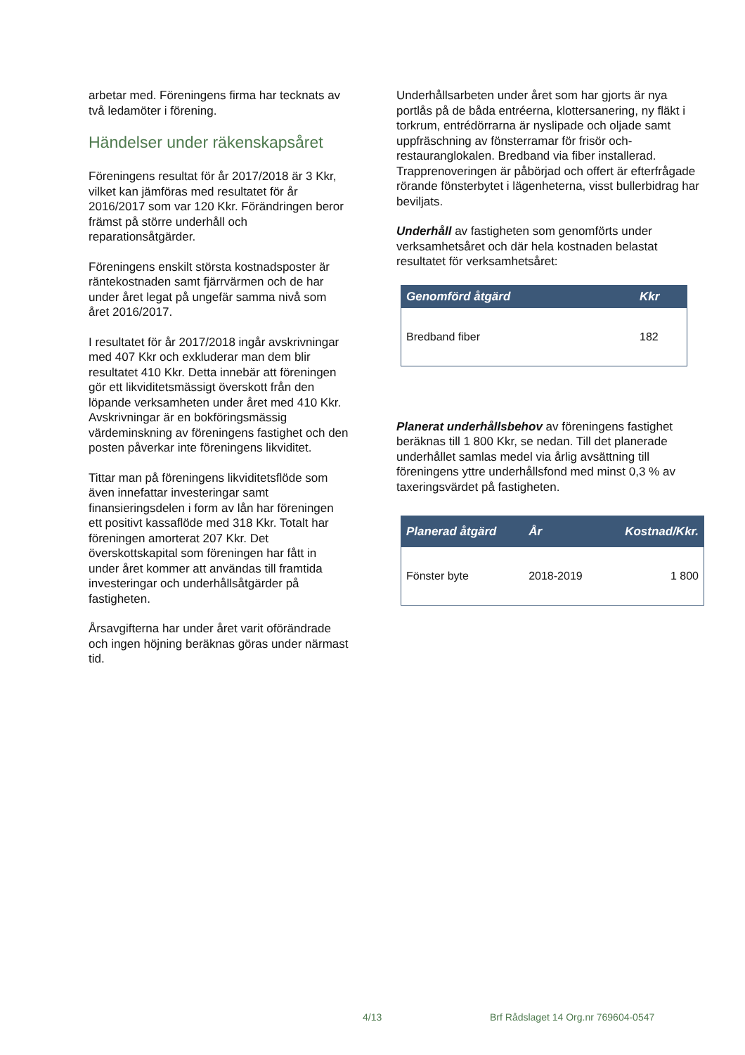arbetar med. Föreningens firma har tecknats av två ledamöter i förening.
Händelser under räkenskapsåret
Föreningens resultat för år 2017/2018 är 3 Kkr, vilket kan jämföras med resultatet för år 2016/2017 som var 120 Kkr. Förändringen beror främst på större underhåll och reparationsåtgärder.
Föreningens enskilt största kostnadsposter är räntekostnaden samt fjärrvärmen och de har under året legat på ungefär samma nivå som året 2016/2017.
I resultatet för år 2017/2018 ingår avskrivningar med 407 Kkr och exkluderar man dem blir resultatet 410 Kkr. Detta innebär att föreningen gör ett likviditetsmässigt överskott från den löpande verksamheten under året med 410 Kkr. Avskrivningar är en bokföringsmässig värdeminskning av föreningens fastighet och den posten påverkar inte föreningens likviditet.
Tittar man på föreningens likviditetsflöde som även innefattar investeringar samt finansieringsdelen i form av lån har föreningen ett positivt kassaflöde med 318 Kkr. Totalt har föreningen amorterat 207 Kkr. Det överskottskapital som föreningen har fått in under året kommer att användas till framtida investeringar och underhållsåtgärder på fastigheten.
Årsavgifterna har under året varit oförändrade och ingen höjning beräknas göras under närmast tid.
Underhållsarbeten under året som har gjorts är nya portlås på de båda entréerna, klottersanering, ny fläkt i torkrum, entrédörrarna är nyslipade och oljade samt uppfräschning av fönsterramar för frisör och- restauranglokalen. Bredband via fiber installerad. Trapprenoveringen är påbörjad och offert är efterfrågade rörande fönsterbytet i lägenheterna, visst bullerbidrag har beviljats.
Underhåll av fastigheten som genomförts under verksamhetsåret och där hela kostnaden belastat resultatet för verksamhetsåret:
| Genomförd åtgärd | Kkr |
| --- | --- |
| Bredband fiber | 182 |
Planerat underhållsbehov av föreningens fastighet beräknas till 1 800 Kkr, se nedan. Till det planerade underhållet samlas medel via årlig avsättning till föreningens yttre underhållsfond med minst 0,3 % av taxeringsvärdet på fastigheten.
| Planerad åtgärd | År | Kostnad/Kkr. |
| --- | --- | --- |
| Fönster byte | 2018-2019 | 1 800 |
4/13 Brf Rådslaget 14 Org.nr 769604-0547